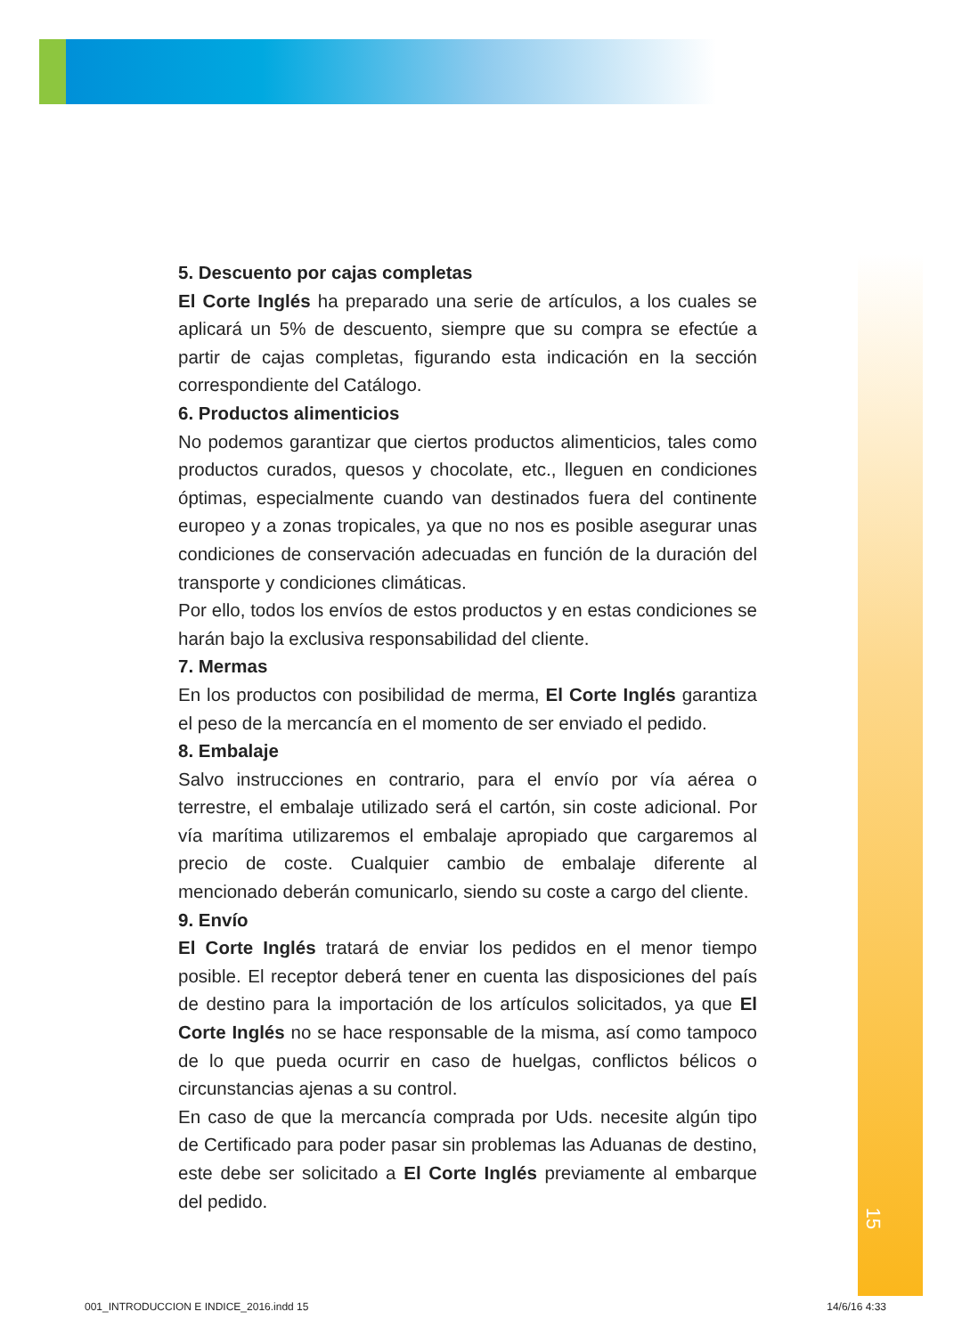15
5. Descuento por cajas completas
El Corte Inglés ha preparado una serie de artículos, a los cuales se aplicará un 5% de descuento, siempre que su compra se efectúe a partir de cajas completas, figurando esta indicación en la sección correspondiente del Catálogo.
6. Productos alimenticios
No podemos garantizar que ciertos productos alimenticios, tales como productos curados, quesos y chocolate, etc., lleguen en condiciones óptimas, especialmente cuando van destinados fuera del continente europeo y a zonas tropicales, ya que no nos es posible asegurar unas condiciones de conservación adecuadas en función de la duración del transporte y condiciones climáticas.
Por ello, todos los envíos de estos productos y en estas condiciones se harán bajo la exclusiva responsabilidad del cliente.
7. Mermas
En los productos con posibilidad de merma, El Corte Inglés garantiza el peso de la mercancía en el momento de ser enviado el pedido.
8. Embalaje
Salvo instrucciones en contrario, para el envío por vía aérea o terrestre, el embalaje utilizado será el cartón, sin coste adicional. Por vía marítima utilizaremos el embalaje apropiado que cargaremos al precio de coste. Cualquier cambio de embalaje diferente al mencionado deberán comunicarlo, siendo su coste a cargo del cliente.
9. Envío
El Corte Inglés tratará de enviar los pedidos en el menor tiempo posible. El receptor deberá tener en cuenta las disposiciones del país de destino para la importación de los artículos solicitados, ya que El Corte Inglés no se hace responsable de la misma, así como tampoco de lo que pueda ocurrir en caso de huelgas, conflictos bélicos o circunstancias ajenas a su control.
En caso de que la mercancía comprada por Uds. necesite algún tipo de Certificado para poder pasar sin problemas las Aduanas de destino, este debe ser solicitado a El Corte Inglés previamente al embarque del pedido.
001_INTRODUCCION E INDICE_2016.indd 15 14/6/16 4:33